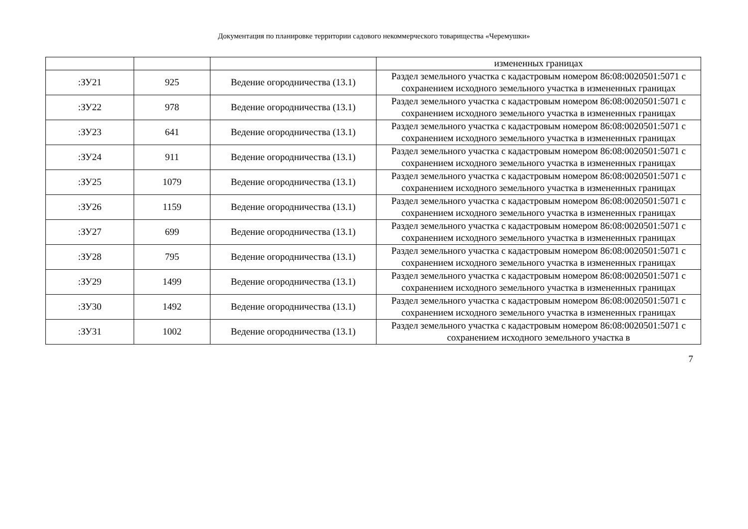Документация по планировке территории садового некоммерческого товарищества «Черемушки»
| | | | измененных границах |
| :ЗУ21 | 925 | Ведение огородничества (13.1) | Раздел земельного участка с кадастровым номером 86:08:0020501:5071 с сохранением исходного земельного участка в измененных границах |
| :ЗУ22 | 978 | Ведение огородничества (13.1) | Раздел земельного участка с кадастровым номером 86:08:0020501:5071 с сохранением исходного земельного участка в измененных границах |
| :ЗУ23 | 641 | Ведение огородничества (13.1) | Раздел земельного участка с кадастровым номером 86:08:0020501:5071 с сохранением исходного земельного участка в измененных границах |
| :ЗУ24 | 911 | Ведение огородничества (13.1) | Раздел земельного участка с кадастровым номером 86:08:0020501:5071 с сохранением исходного земельного участка в измененных границах |
| :ЗУ25 | 1079 | Ведение огородничества (13.1) | Раздел земельного участка с кадастровым номером 86:08:0020501:5071 с сохранением исходного земельного участка в измененных границах |
| :ЗУ26 | 1159 | Ведение огородничества (13.1) | Раздел земельного участка с кадастровым номером 86:08:0020501:5071 с сохранением исходного земельного участка в измененных границах |
| :ЗУ27 | 699 | Ведение огородничества (13.1) | Раздел земельного участка с кадастровым номером 86:08:0020501:5071 с сохранением исходного земельного участка в измененных границах |
| :ЗУ28 | 795 | Ведение огородничества (13.1) | Раздел земельного участка с кадастровым номером 86:08:0020501:5071 с сохранением исходного земельного участка в измененных границах |
| :ЗУ29 | 1499 | Ведение огородничества (13.1) | Раздел земельного участка с кадастровым номером 86:08:0020501:5071 с сохранением исходного земельного участка в измененных границах |
| :ЗУ30 | 1492 | Ведение огородничества (13.1) | Раздел земельного участка с кадастровым номером 86:08:0020501:5071 с сохранением исходного земельного участка в измененных границах |
| :ЗУ31 | 1002 | Ведение огородничества (13.1) | Раздел земельного участка с кадастровым номером 86:08:0020501:5071 с сохранением исходного земельного участка в |
7